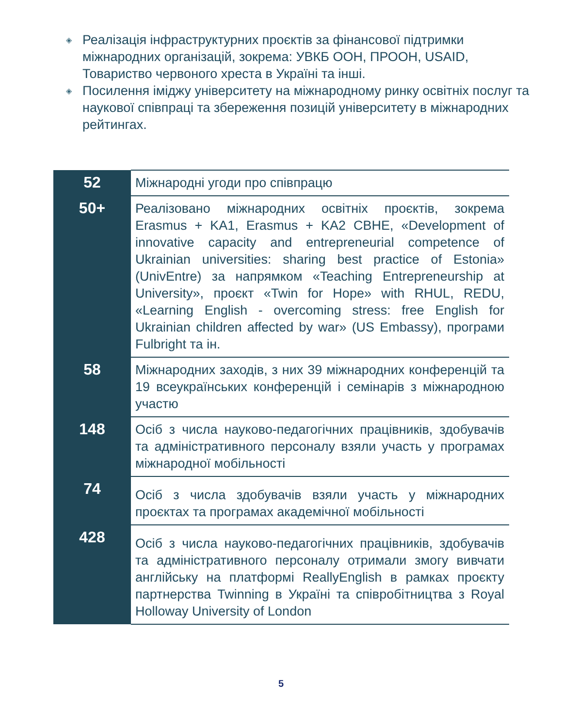◈ Реалізація інфраструктурних проєктів за фінансової підтримки міжнародних організацій, зокрема: УВКБ ООН, ПРООН, USAID, Товариство червоного хреста в Україні та інші.
◈ Посилення іміджу університету на міжнародному ринку освітніх послуг та наукової співпраці та збереження позицій університету в міжнародних рейтингах.
| 52 | Міжнародні угоди про співпрацю |
| 50+ | Реалізовано міжнародних освітніх проєктів, зокрема Erasmus + KA1, Erasmus + KA2 CBHE, «Development of innovative capacity and entrepreneurial competence of Ukrainian universities: sharing best practice of Estonia» (UnivEntre) за напрямком «Teaching Entrepreneurship at University», проєкт «Twin for Hope» with RHUL, REDU, «Learning English - overcoming stress: free English for Ukrainian children affected by war» (US Embassy), програми Fulbright та ін. |
| 58 | Міжнародних заходів, з них 39 міжнародних конференцій та 19 всеукраїнських конференцій і семінарів з міжнародною участю |
| 148 | Осіб з числа науково-педагогічних працівників, здобувачів та адміністративного персоналу взяли участь у програмах міжнародної мобільності |
| 74 | Осіб з числа здобувачів взяли участь у міжнародних проєктах та програмах академічної мобільності |
| 428 | Осіб з числа науково-педагогічних працівників, здобувачів та адміністративного персоналу отримали змогу вивчати англійську на платформі ReallyEnglish в рамках проєкту партнерства Twinning в Україні та співробітництва з Royal Holloway University of London |
5